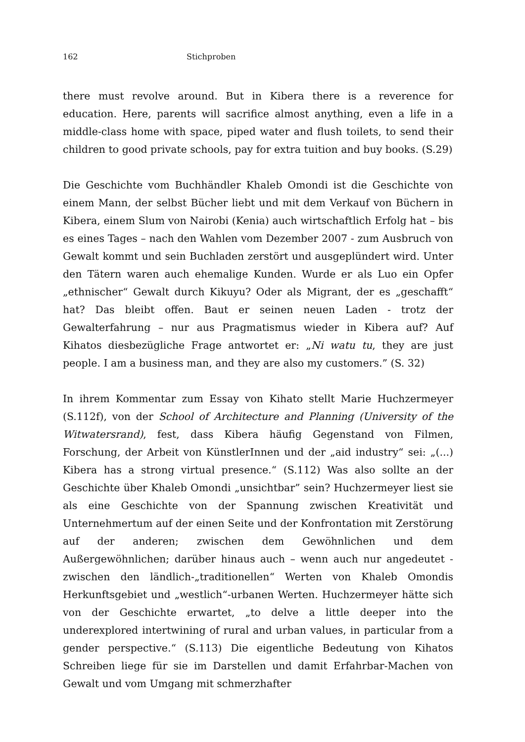162 Stichproben
there must revolve around. But in Kibera there is a reverence for education. Here, parents will sacrifice almost anything, even a life in a middle-class home with space, piped water and flush toilets, to send their children to good private schools, pay for extra tuition and buy books. (S.29)
Die Geschichte vom Buchhändler Khaleb Omondi ist die Geschichte von einem Mann, der selbst Bücher liebt und mit dem Verkauf von Büchern in Kibera, einem Slum von Nairobi (Kenia) auch wirtschaftlich Erfolg hat – bis es eines Tages – nach den Wahlen vom Dezember 2007 - zum Ausbruch von Gewalt kommt und sein Buchladen zerstört und ausgeplündert wird. Unter den Tätern waren auch ehemalige Kunden. Wurde er als Luo ein Opfer „ethnischer“ Gewalt durch Kikuyu? Oder als Migrant, der es „geschafft“ hat? Das bleibt offen. Baut er seinen neuen Laden - trotz der Gewalterfahrung – nur aus Pragmatismus wieder in Kibera auf? Auf Kihatos diesbezügliche Frage antwortet er: „Ni watu tu, they are just people. I am a business man, and they are also my customers.” (S. 32)
In ihrem Kommentar zum Essay von Kihato stellt Marie Huchzermeyer (S.112f), von der School of Architecture and Planning (University of the Witwatersrand), fest, dass Kibera häufig Gegenstand von Filmen, Forschung, der Arbeit von KünstlerInnen und der „aid industry“ sei: „(...) Kibera has a strong virtual presence.“ (S.112) Was also sollte an der Geschichte über Khaleb Omondi „unsichtbar” sein? Huchzermeyer liest sie als eine Geschichte von der Spannung zwischen Kreativität und Unternehmertum auf der einen Seite und der Konfrontation mit Zerstörung auf der anderen; zwischen dem Gewöhnlichen und dem Außergewöhnlichen; darüber hinaus auch – wenn auch nur angedeutet - zwischen den ländlich-„traditionellen“ Werten von Khaleb Omondis Herkunftsgebiet und „westlich“-urbanen Werten. Huchzermeyer hätte sich von der Geschichte erwartet, „to delve a little deeper into the underexplored intertwining of rural and urban values, in particular from a gender perspective.“ (S.113) Die eigentliche Bedeutung von Kihatos Schreiben liege für sie im Darstellen und damit Erfahrbar-Machen von Gewalt und vom Umgang mit schmerzhafter